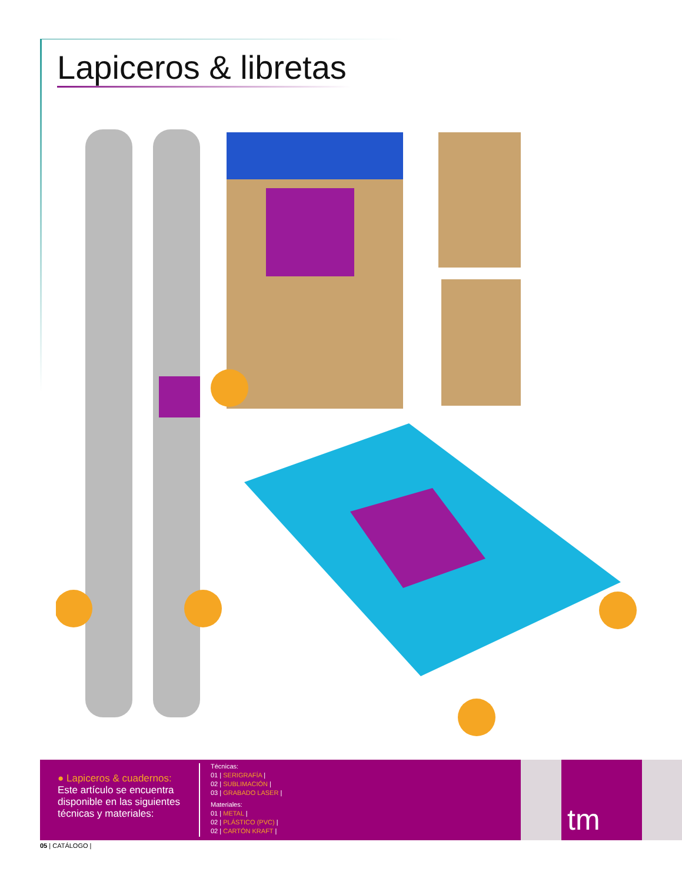Lapiceros & libretas
● Lapiceros & cuadernos:
Este artículo se encuentra disponible en las siguientes técnicas y materiales:
Técnicas:
01 | SERIGRAFÍA |
02 | SUBLIMACIÓN |
03 | GRABADO LASER |
Materiales:
01 | METAL |
02 | PLÁSTICO (PVC) |
02 | CARTÓN KRAFT |
tm
05 | CATÁLOGO |